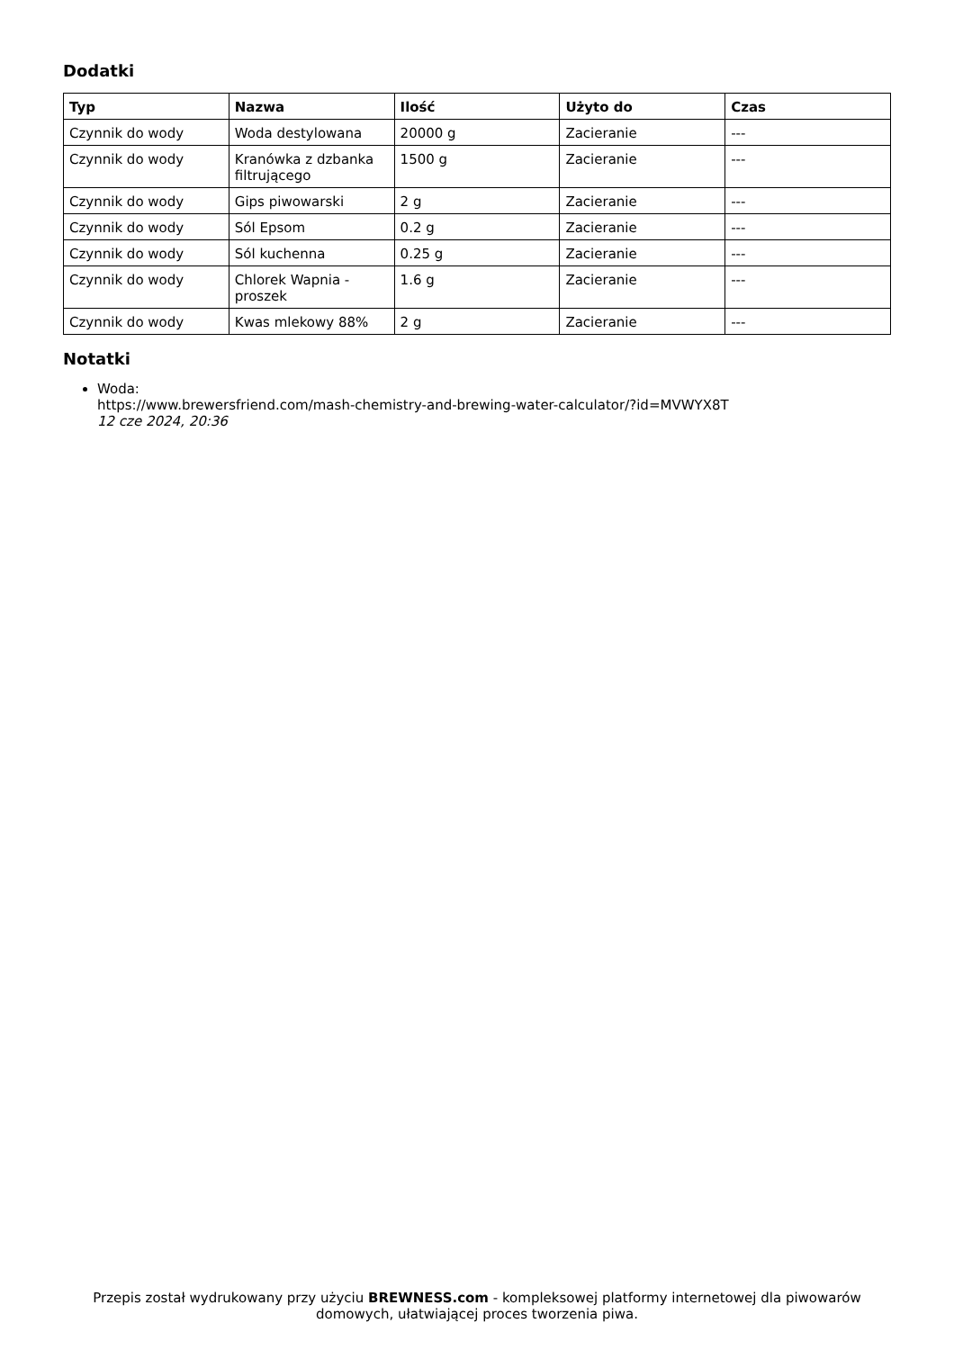Dodatki
| Typ | Nazwa | Ilość | Użyto do | Czas |
| --- | --- | --- | --- | --- |
| Czynnik do wody | Woda destylowana | 20000 g | Zacieranie | --- |
| Czynnik do wody | Kranówka z dzbanka filtrującego | 1500 g | Zacieranie | --- |
| Czynnik do wody | Gips piwowarski | 2 g | Zacieranie | --- |
| Czynnik do wody | Sól Epsom | 0.2 g | Zacieranie | --- |
| Czynnik do wody | Sól kuchenna | 0.25 g | Zacieranie | --- |
| Czynnik do wody | Chlorek Wapnia - proszek | 1.6 g | Zacieranie | --- |
| Czynnik do wody | Kwas mlekowy 88% | 2 g | Zacieranie | --- |
Notatki
Woda:
https://www.brewersfriend.com/mash-chemistry-and-brewing-water-calculator/?id=MVWYX8T
12 cze 2024, 20:36
Przepis został wydrukowany przy użyciu BREWNESS.com - kompleksowej platformy internetowej dla piwowarów domowych, ułatwiającej proces tworzenia piwa.